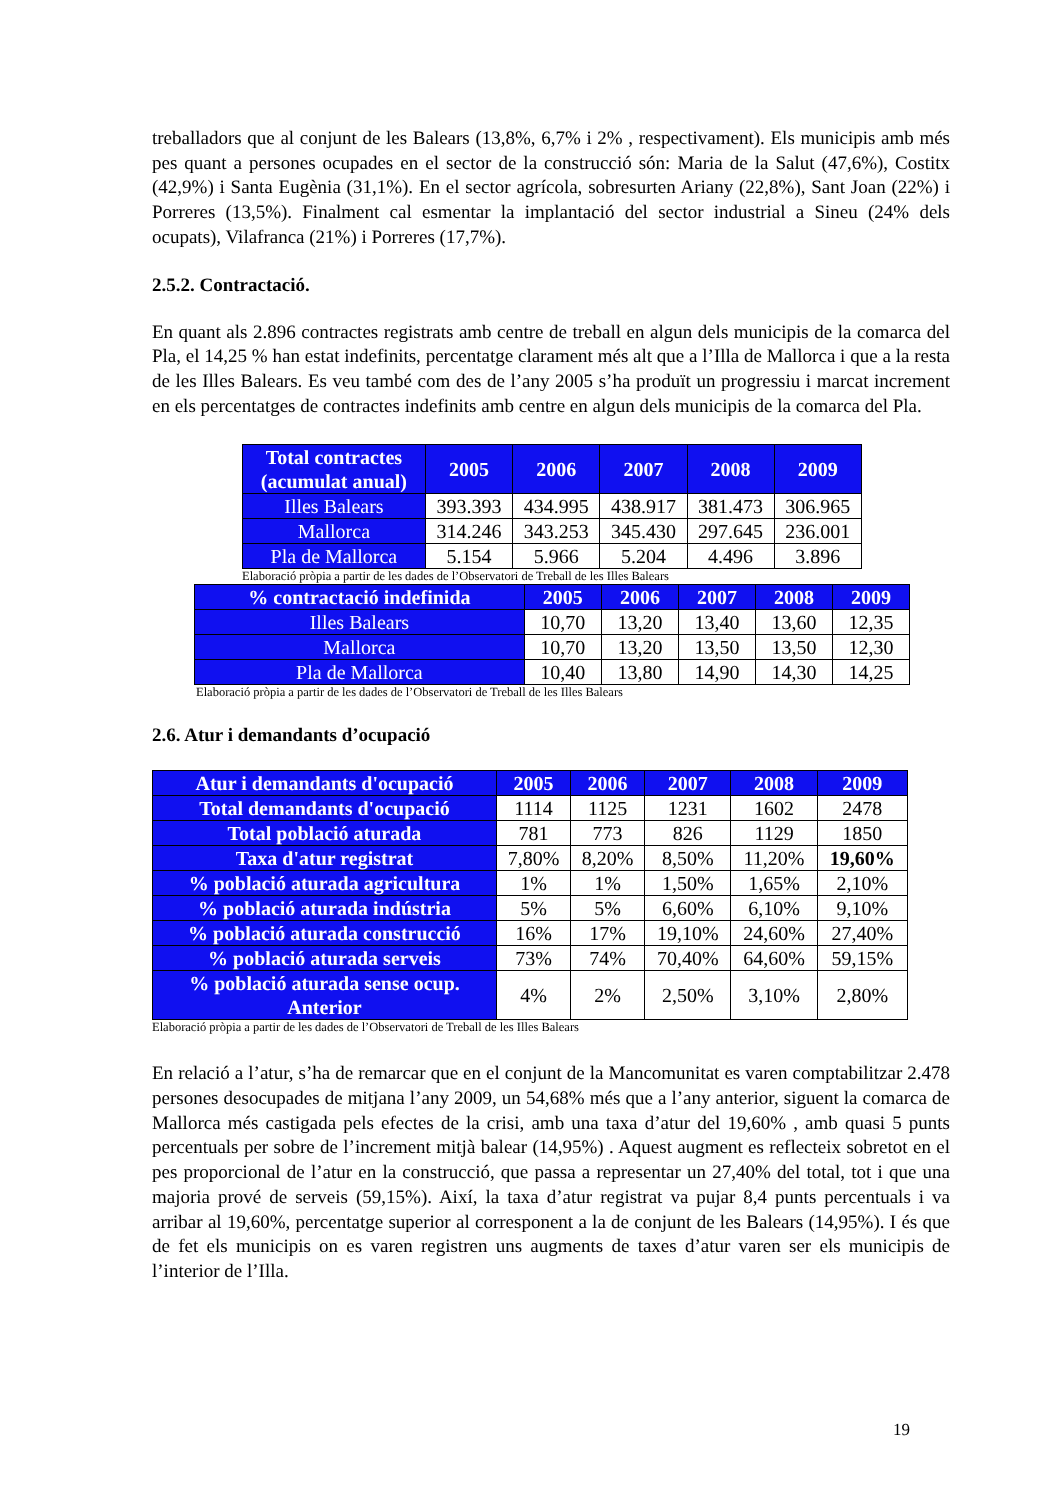treballadors que al conjunt de les Balears (13,8%, 6,7% i 2% , respectivament). Els municipis amb més pes quant a persones ocupades en el sector de la construcció són: Maria de la Salut (47,6%), Costitx (42,9%) i Santa Eugènia (31,1%). En el sector agrícola, sobresurten Ariany (22,8%), Sant Joan (22%) i Porreres (13,5%). Finalment cal esmentar la implantació del sector industrial a Sineu (24% dels ocupats), Vilafranca (21%) i Porreres (17,7%).
2.5.2. Contractació.
En quant als 2.896 contractes registrats amb centre de treball en algun dels municipis de la comarca del Pla, el 14,25 % han estat indefinits, percentatge clarament més alt que a l’Illa de Mallorca i que a la resta de les Illes Balears. Es veu també com des de l’any 2005 s’ha produït un progressiu i marcat increment en els percentatges de contractes indefinits amb centre en algun dels municipis de la comarca del Pla.
| Total contractes (acumulat anual) | 2005 | 2006 | 2007 | 2008 | 2009 |
| --- | --- | --- | --- | --- | --- |
| Illes Balears | 393.393 | 434.995 | 438.917 | 381.473 | 306.965 |
| Mallorca | 314.246 | 343.253 | 345.430 | 297.645 | 236.001 |
| Pla de Mallorca | 5.154 | 5.966 | 5.204 | 4.496 | 3.896 |
Elaboració pròpia a partir de les dades de l’Observatori de Treball de les Illes Balears
| % contractació indefinida | 2005 | 2006 | 2007 | 2008 | 2009 |
| --- | --- | --- | --- | --- | --- |
| Illes Balears | 10,70 | 13,20 | 13,40 | 13,60 | 12,35 |
| Mallorca | 10,70 | 13,20 | 13,50 | 13,50 | 12,30 |
| Pla de Mallorca | 10,40 | 13,80 | 14,90 | 14,30 | 14,25 |
Elaboració pròpia a partir de les dades de l’Observatori de Treball de les Illes Balears
2.6. Atur i demandants d’ocupació
| Atur i demandants d'ocupació | 2005 | 2006 | 2007 | 2008 | 2009 |
| --- | --- | --- | --- | --- | --- |
| Total demandants d'ocupació | 1114 | 1125 | 1231 | 1602 | 2478 |
| Total població aturada | 781 | 773 | 826 | 1129 | 1850 |
| Taxa d'atur registrat | 7,80% | 8,20% | 8,50% | 11,20% | 19,60% |
| % població aturada agricultura | 1% | 1% | 1,50% | 1,65% | 2,10% |
| % població aturada indústria | 5% | 5% | 6,60% | 6,10% | 9,10% |
| % població aturada construcció | 16% | 17% | 19,10% | 24,60% | 27,40% |
| % població aturada serveis | 73% | 74% | 70,40% | 64,60% | 59,15% |
| % població aturada sense ocup. Anterior | 4% | 2% | 2,50% | 3,10% | 2,80% |
Elaboració pròpia a partir de les dades de l’Observatori de Treball de les Illes Balears
En relació a l’atur, s’ha de remarcar que en el conjunt de la Mancomunitat es varen comptabilitzar 2.478 persones desocupades de mitjana l’any 2009, un 54,68% més que a l’any anterior, siguent la comarca de Mallorca més castigada pels efectes de la crisi, amb una taxa d’atur del 19,60% , amb quasi 5 punts percentuals per sobre de l’increment mitjà balear (14,95%) . Aquest augment es reflecteix sobretot en el pes proporcional de l’atur en la construcció, que passa a representar un 27,40% del total, tot i que una majoria prové de serveis (59,15%). Així, la taxa d’atur registrat va pujar 8,4 punts percentuals i va arribar al 19,60%, percentatge superior al corresponent a la de conjunt de les Balears (14,95%). I és que de fet els municipis on es varen registren uns augments de taxes d’atur varen ser els municipis de l’interior de l’Illa.
19